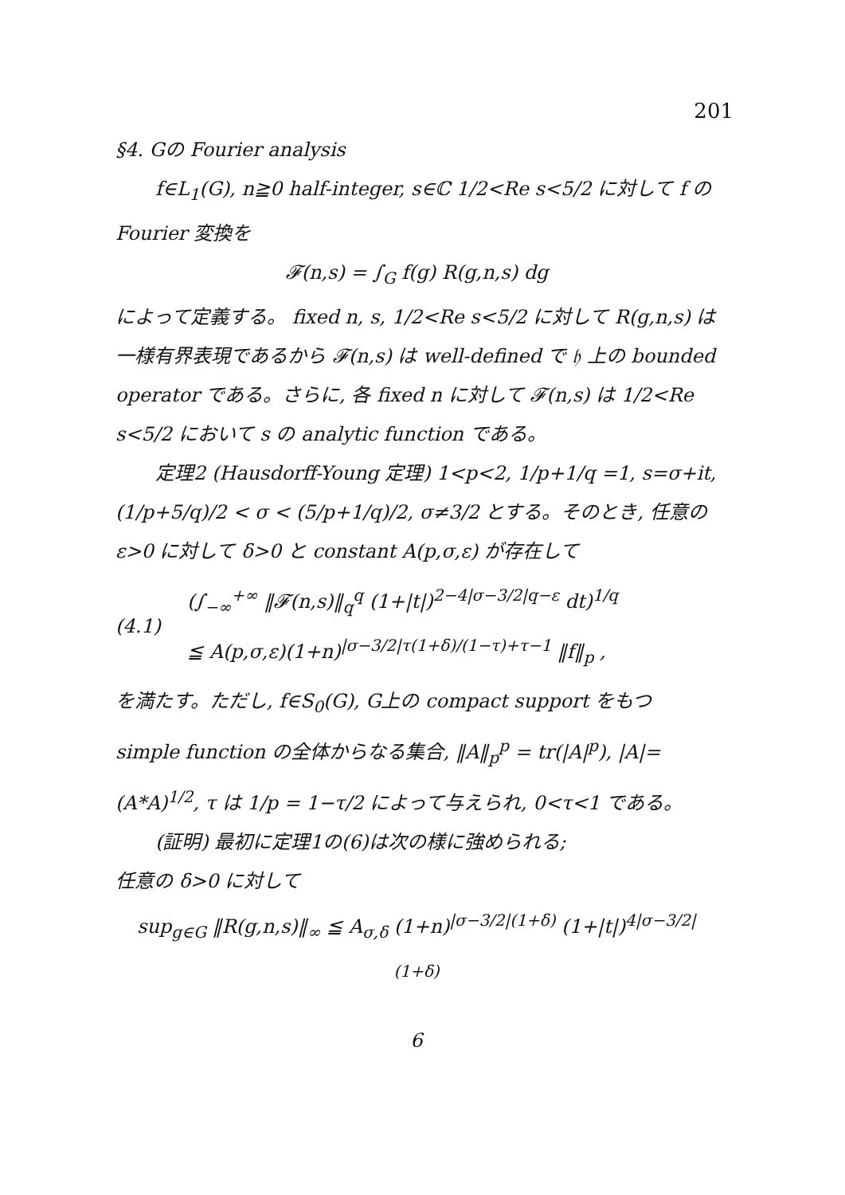201
§4. Gの Fourier analysis
f∈L<sub>1</sub>(G), n≧0 half-integer, s∈ℂ 1/2<Re s<5/2 に対して f の Fourier 変換を
𝓕(n,s) = ∫<sub>G</sub> f(g) R(g,n,s) dg
によって定義する。 fixed n, s, 1/2<Re s<5/2 に対して R(g,n,s) は一様有界表現であるから 𝓕(n,s) は well-defined で 𝔥 上の bounded operator である。さらに, 各 fixed n に対して 𝓕(n,s) は 1/2<Re s<5/2 において s の analytic function である。
定理2 (Hausdorff-Young 定理) 1<p<2, 1/p+1/q =1, s=σ+it, (1/p+5/q)/2 < σ < (5/p+1/q)/2, σ≠3/2 とする。そのとき, 任意の ε>0 に対して δ>0 と constant A(p,σ,ε) が存在して
(4.1)
(∫<sub>−∞</sub><sup>+∞</sup> ‖𝓕(n,s)‖<sub>q</sub><sup>q</sup> (1+|t|)<sup>2−4|σ−3/2|q−ε</sup> dt)<sup>1/q</sup>
≦ A(p,σ,ε)(1+n)<sup>|σ−3/2|τ(1+δ)/(1−τ)+τ−1</sup> ‖f‖<sub>p</sub> ,
を満たす。ただし, f∈S<sub>0</sub>(G), G上の compact support をもつ simple function の全体からなる集合, ‖A‖<sub>p</sub><sup>p</sup> = tr(|A|<sup>p</sup>), |A|= (A*A)<sup>1/2</sup>, τ は 1/p = 1−τ/2 によって与えられ, 0<τ<1 である。
(証明) 最初に定理1の(6)は次の様に強められる;
任意の δ>0 に対して
sup<sub>g∈G</sub> ‖R(g,n,s)‖<sub>∞</sub> ≦ A<sub>σ,δ</sub> (1+n)<sup>|σ−3/2|(1+δ)</sup> (1+|t|)<sup>4|σ−3/2|(1+δ)</sup>
6